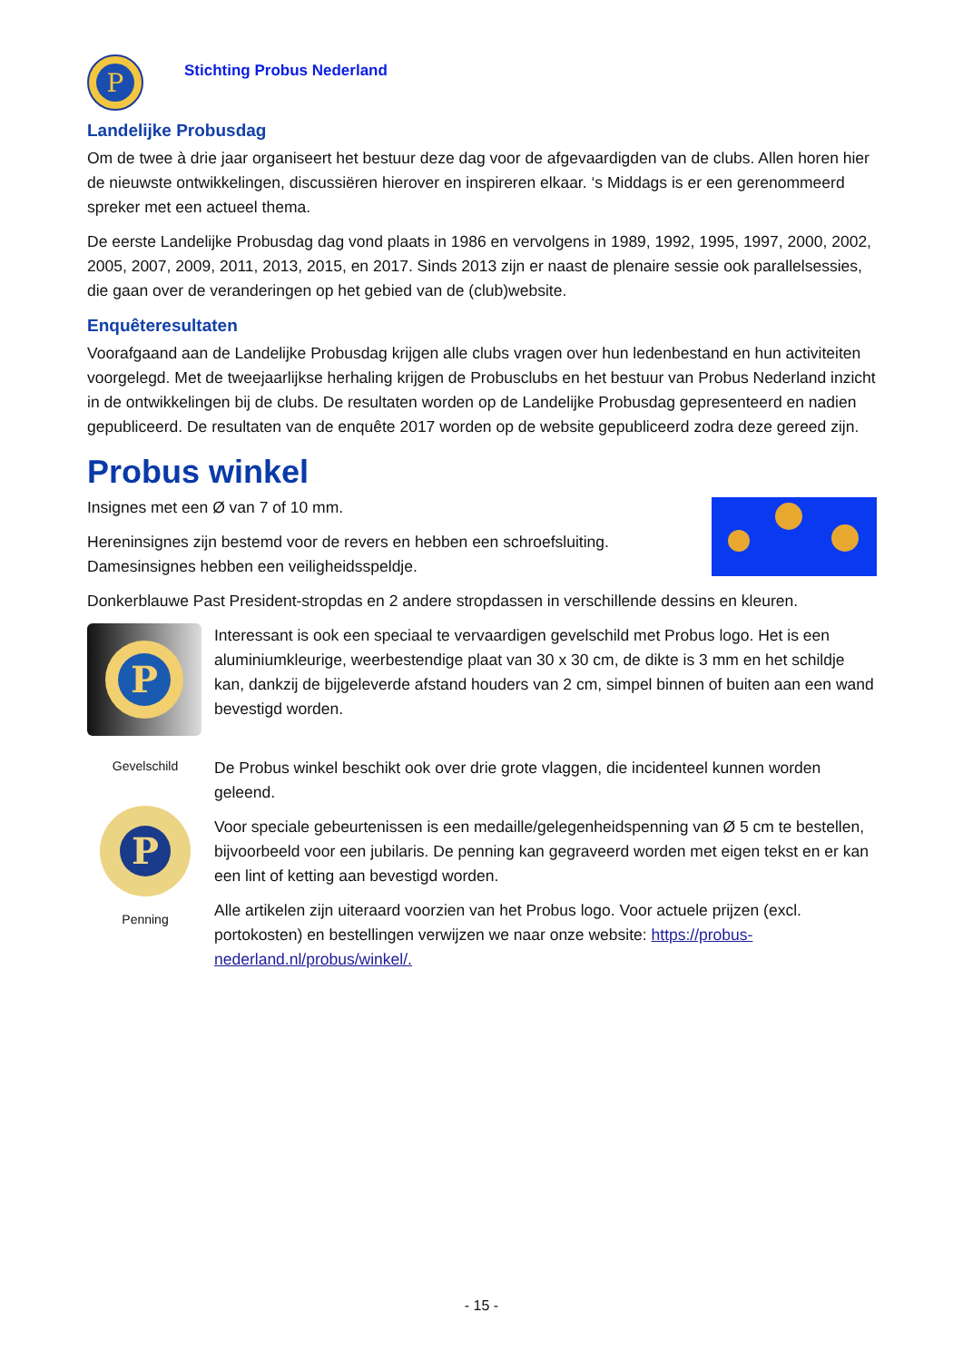P
Stichting Probus Nederland
Landelijke Probusdag
Om de twee à drie jaar organiseert het bestuur deze dag voor de afgevaardigden van de clubs. Allen horen hier de nieuwste ontwikkelingen, discussiëren hierover en inspireren elkaar. ‘s Middags is er een gerenommeerd spreker met een actueel thema.
De eerste Landelijke Probusdag dag vond plaats in 1986 en vervolgens in 1989, 1992, 1995, 1997, 2000, 2002, 2005, 2007, 2009, 2011, 2013, 2015, en 2017. Sinds 2013 zijn er naast de plenaire sessie ook parallelsessies, die gaan over de veranderingen op het gebied van de (club)website.
Enquêteresultaten
Voorafgaand aan de Landelijke Probusdag krijgen alle clubs vragen over hun ledenbestand en hun activiteiten voorgelegd. Met de tweejaarlijkse herhaling krijgen de Probusclubs en het bestuur van Probus Nederland inzicht in de ontwikkelingen bij de clubs. De resultaten worden op de Landelijke Probusdag gepresenteerd en nadien gepubliceerd. De resultaten van de enquête 2017 worden op de website gepubliceerd zodra deze gereed zijn.
Probus winkel
Insignes met een Ø van 7 of 10 mm.
Hereninsignes zijn bestemd voor de revers en hebben een schroefsluiting.
Damesinsignes hebben een veiligheidsspeldje.
Donkerblauwe Past President-stropdas en 2 andere stropdassen in verschillende dessins en kleuren.
P
Gevelschild
P
Penning
Interessant is ook een speciaal te vervaardigen gevelschild met Probus logo. Het is een aluminiumkleurige, weerbestendige plaat van 30 x 30 cm, de dikte is 3 mm en het schildje kan, dankzij de bijgeleverde afstand houders van 2 cm, simpel binnen of buiten aan een wand bevestigd worden.
De Probus winkel beschikt ook over drie grote vlaggen, die incidenteel kunnen worden geleend.
Voor speciale gebeurtenissen is een medaille/gelegenheidspenning van Ø 5 cm te bestellen, bijvoorbeeld voor een jubilaris. De penning kan gegraveerd worden met eigen tekst en er kan een lint of ketting aan bevestigd worden.
Alle artikelen zijn uiteraard voorzien van het Probus logo. Voor actuele prijzen (excl. portokosten) en bestellingen verwijzen we naar onze website: https://probus-nederland.nl/probus/winkel/.
- 15 -